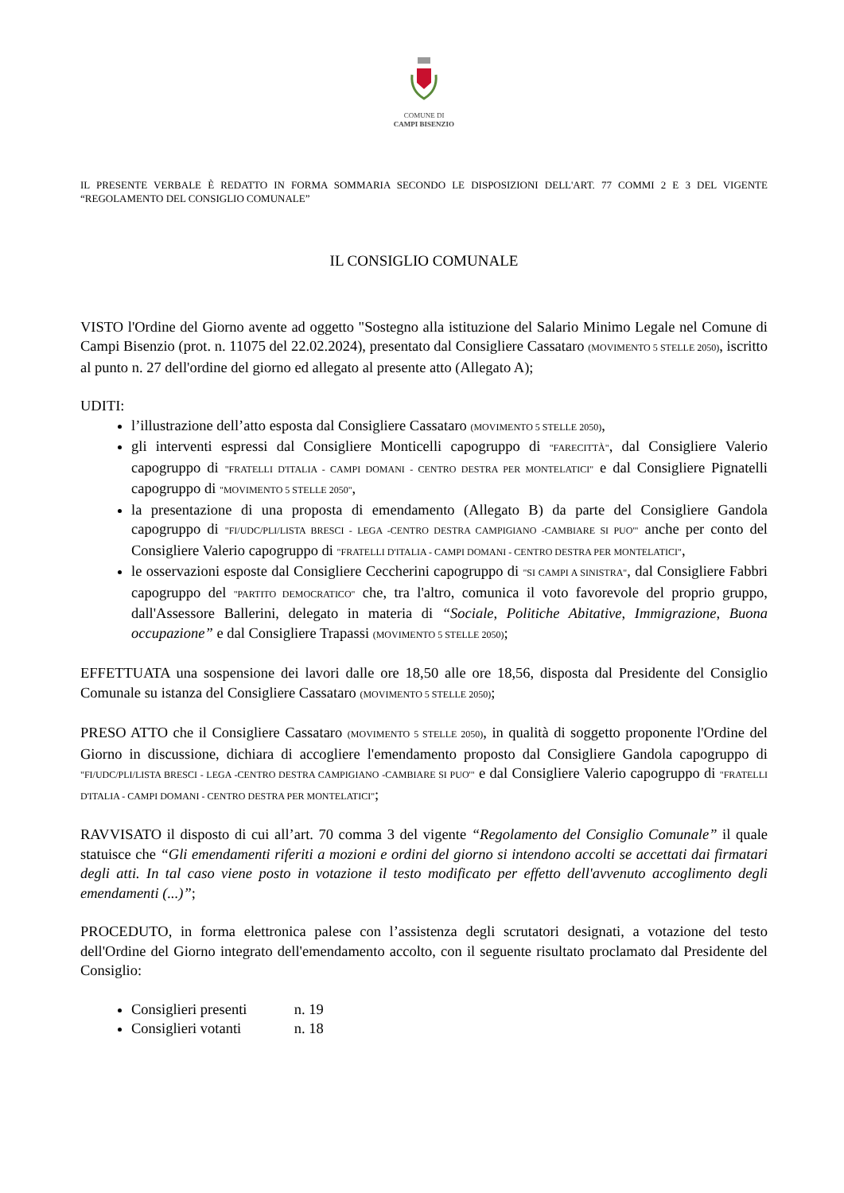COMUNE DI
CAMPI BISENZIO
IL PRESENTE VERBALE È REDATTO IN FORMA SOMMARIA SECONDO LE DISPOSIZIONI DELL'ART. 77 COMMI 2 E 3 DEL VIGENTE “REGOLAMENTO DEL CONSIGLIO COMUNALE”
IL CONSIGLIO COMUNALE
VISTO l'Ordine del Giorno avente ad oggetto "Sostegno alla istituzione del Salario Minimo Legale nel Comune di Campi Bisenzio (prot. n. 11075 del 22.02.2024), presentato dal Consigliere Cassataro (MOVIMENTO 5 STELLE 2050), iscritto al punto n. 27 dell'ordine del giorno ed allegato al presente atto (Allegato A);
UDITI:
l’illustrazione dell’atto esposta dal Consigliere Cassataro (MOVIMENTO 5 STELLE 2050),
gli interventi espressi dal Consigliere Monticelli capogruppo di "FARECITTÀ", dal Consigliere Valerio capogruppo di "FRATELLI D'ITALIA - CAMPI DOMANI - CENTRO DESTRA PER MONTELATICI" e dal Consigliere Pignatelli capogruppo di "MOVIMENTO 5 STELLE 2050",
la presentazione di una proposta di emendamento (Allegato B) da parte del Consigliere Gandola capogruppo di "FI/UDC/PLI/LISTA BRESCI - LEGA -CENTRO DESTRA CAMPIGIANO -CAMBIARE SI PUO'" anche per conto del Consigliere Valerio capogruppo di "FRATELLI D'ITALIA - CAMPI DOMANI - CENTRO DESTRA PER MONTELATICI",
le osservazioni esposte dal Consigliere Ceccherini capogruppo di "SI CAMPI A SINISTRA", dal Consigliere Fabbri capogruppo del "PARTITO DEMOCRATICO" che, tra l'altro, comunica il voto favorevole del proprio gruppo, dall'Assessore Ballerini, delegato in materia di “Sociale, Politiche Abitative, Immigrazione, Buona occupazione” e dal Consigliere Trapassi (MOVIMENTO 5 STELLE 2050);
EFFETTUATA una sospensione dei lavori dalle ore 18,50 alle ore 18,56, disposta dal Presidente del Consiglio Comunale su istanza del Consigliere Cassataro (MOVIMENTO 5 STELLE 2050);
PRESO ATTO che il Consigliere Cassataro (MOVIMENTO 5 STELLE 2050), in qualità di soggetto proponente l'Ordine del Giorno in discussione, dichiara di accogliere l'emendamento proposto dal Consigliere Gandola capogruppo di "FI/UDC/PLI/LISTA BRESCI - LEGA -CENTRO DESTRA CAMPIGIANO -CAMBIARE SI PUO'" e dal Consigliere Valerio capogruppo di "FRATELLI D'ITALIA - CAMPI DOMANI - CENTRO DESTRA PER MONTELATICI";
RAVVISATO il disposto di cui all’art. 70 comma 3 del vigente “Regolamento del Consiglio Comunale” il quale statuisce che “Gli emendamenti riferiti a mozioni e ordini del giorno si intendono accolti se accettati dai firmatari degli atti. In tal caso viene posto in votazione il testo modificato per effetto dell'avvenuto accoglimento degli emendamenti (...)”;
PROCEDUTO, in forma elettronica palese con l’assistenza degli scrutatori designati, a votazione del testo dell'Ordine del Giorno integrato dell'emendamento accolto, con il seguente risultato proclamato dal Presidente del Consiglio:
Consiglieri presenti n. 19
Consiglieri votanti n. 18